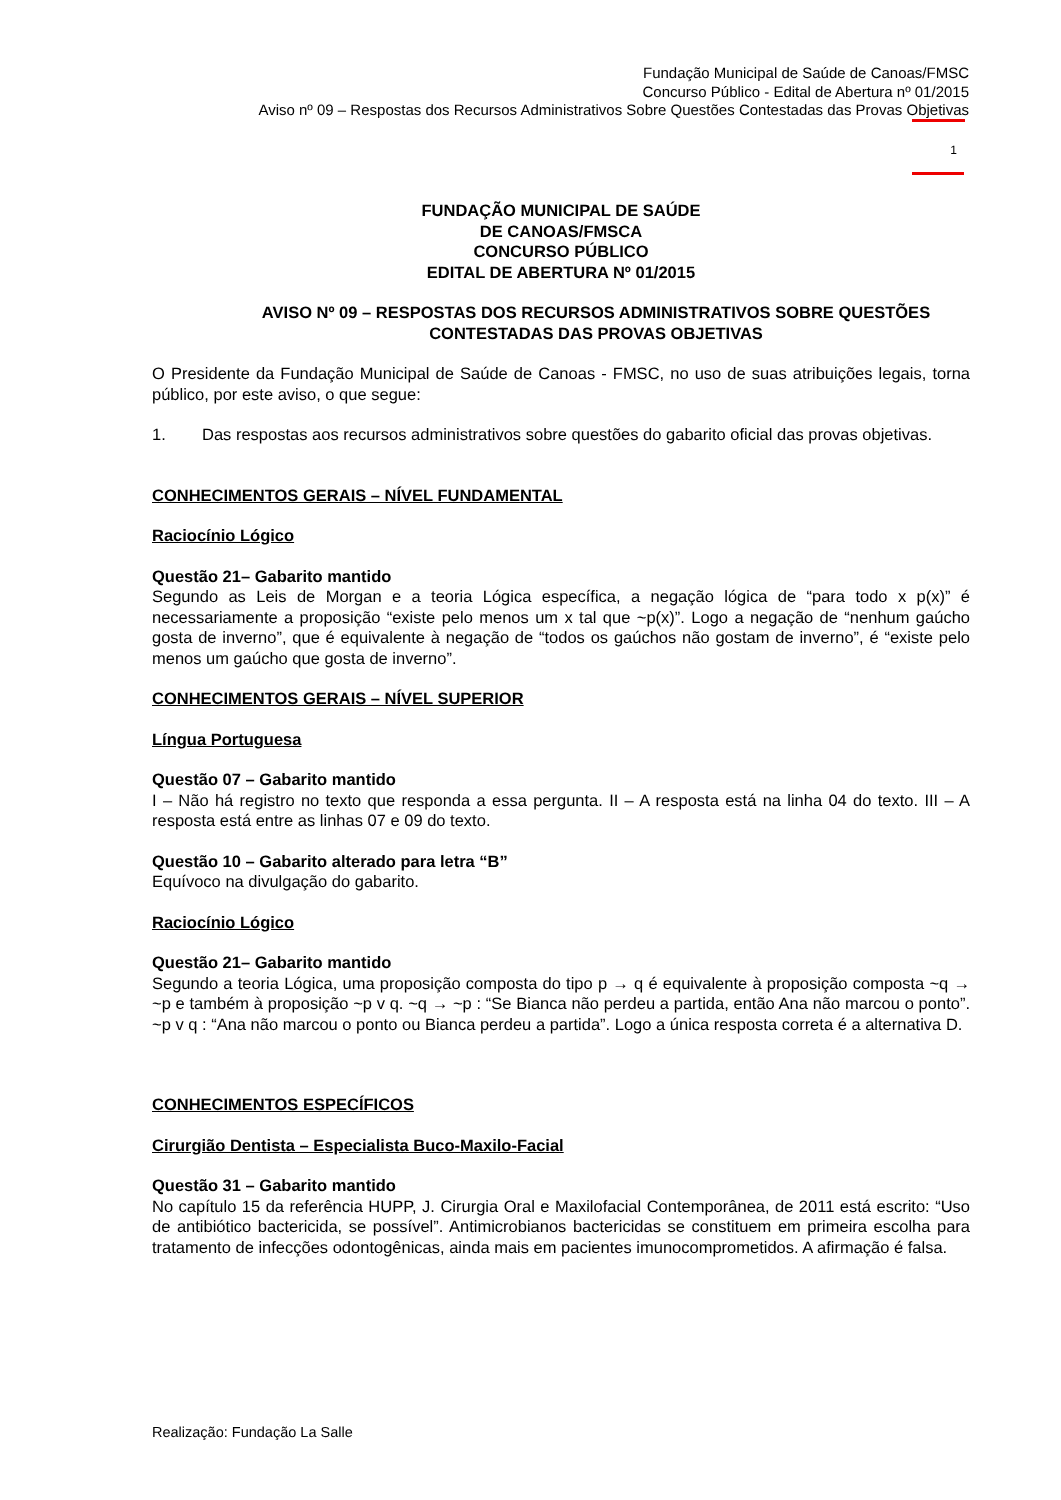Fundação Municipal de Saúde de Canoas/FMSC
Concurso Público - Edital de Abertura nº 01/2015
Aviso nº 09 – Respostas dos Recursos Administrativos Sobre Questões Contestadas das Provas Objetivas
1
FUNDAÇÃO MUNICIPAL DE SAÚDE
DE CANOAS/FMSCA
CONCURSO PÚBLICO
EDITAL DE ABERTURA Nº 01/2015
AVISO Nº 09 – RESPOSTAS DOS RECURSOS ADMINISTRATIVOS SOBRE QUESTÕES CONTESTADAS DAS PROVAS OBJETIVAS
O Presidente da Fundação Municipal de Saúde de Canoas - FMSC, no uso de suas atribuições legais, torna público, por este aviso, o que segue:
1. Das respostas aos recursos administrativos sobre questões do gabarito oficial das provas objetivas.
CONHECIMENTOS GERAIS – NÍVEL FUNDAMENTAL
Raciocínio Lógico
Questão 21– Gabarito mantido
Segundo as Leis de Morgan e a teoria Lógica específica, a negação lógica de “para todo x p(x)” é necessariamente a proposição “existe pelo menos um x tal que ~p(x)”. Logo a negação de “nenhum gaúcho gosta de inverno”, que é equivalente à negação de “todos os gaúchos não gostam de inverno”, é “existe pelo menos um gaúcho que gosta de inverno”.
CONHECIMENTOS GERAIS – NÍVEL SUPERIOR
Língua Portuguesa
Questão 07 – Gabarito mantido
I – Não há registro no texto que responda a essa pergunta. II – A resposta está na linha 04 do texto. III – A resposta está entre as linhas 07 e 09 do texto.
Questão 10 – Gabarito alterado para letra “B”
Equívoco na divulgação do gabarito.
Raciocínio Lógico
Questão 21– Gabarito mantido
Segundo a teoria Lógica, uma proposição composta do tipo p → q é equivalente à proposição composta ~q → ~p e também à proposição ~p v q. ~q → ~p : “Se Bianca não perdeu a partida, então Ana não marcou o ponto”. ~p v q : “Ana não marcou o ponto ou Bianca perdeu a partida”. Logo a única resposta correta é a alternativa D.
CONHECIMENTOS ESPECÍFICOS
Cirurgião Dentista – Especialista Buco-Maxilo-Facial
Questão 31 – Gabarito mantido
No capítulo 15 da referência HUPP, J. Cirurgia Oral e Maxilofacial Contemporânea, de 2011 está escrito: “Uso de antibiótico bactericida, se possível”. Antimicrobianos bactericidas se constituem em primeira escolha para tratamento de infecções odontogênicas, ainda mais em pacientes imunocomprometidos. A afirmação é falsa.
Realização: Fundação La Salle